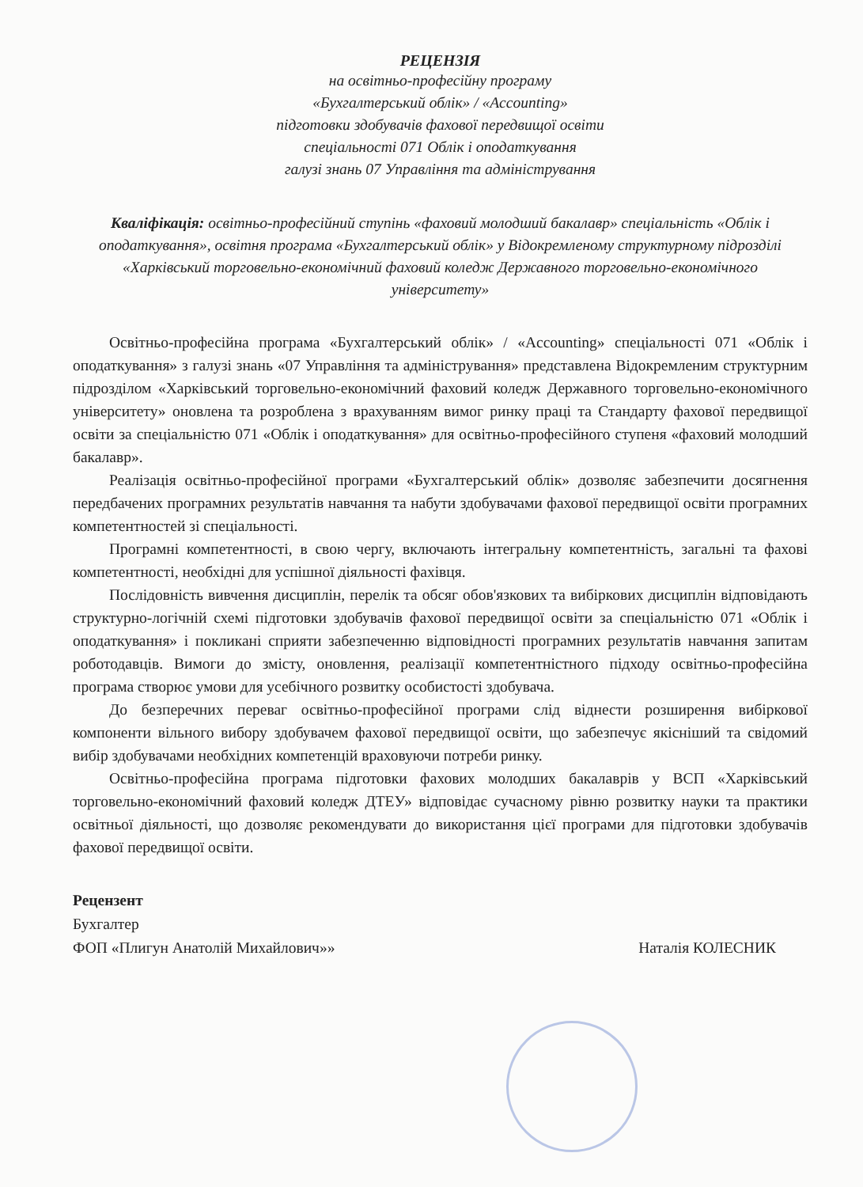РЕЦЕНЗІЯ
на освітньо-професійну програму
«Бухгалтерський облік» / «Accounting»
підготовки здобувачів фахової передвищої освіти
спеціальності 071 Облік і оподаткування
галузі знань 07 Управління та адміністрування
Кваліфікація: освітньо-професійний ступінь «фаховий молодший бакалавр» спеціальність «Облік і оподаткування», освітня програма «Бухгалтерський облік» у Відокремленому структурному підрозділі
«Харківський торговельно-економічний фаховий коледж Державного торговельно-економічного університету»
Освітньо-професійна програма «Бухгалтерський облік» / «Accounting» спеціальності 071 «Облік і оподаткування» з галузі знань «07 Управління та адміністрування» представлена Відокремленим структурним підрозділом «Харківський торговельно-економічний фаховий коледж Державного торговельно-економічного університету» оновлена та розроблена з врахуванням вимог ринку праці та Стандарту фахової передвищої освіти за спеціальністю 071 «Облік і оподаткування» для освітньо-професійного ступеня «фаховий молодший бакалавр».
Реалізація освітньо-професійної програми «Бухгалтерський облік» дозволяє забезпечити досягнення передбачених програмних результатів навчання та набути здобувачами фахової передвищої освіти програмних компетентностей зі спеціальності.
Програмні компетентності, в свою чергу, включають інтегральну компетентність, загальні та фахові компетентності, необхідні для успішної діяльності фахівця.
Послідовність вивчення дисциплін, перелік та обсяг обов'язкових та вибіркових дисциплін відповідають структурно-логічній схемі підготовки здобувачів фахової передвищої освіти за спеціальністю 071 «Облік і оподаткування» і покликані сприяти забезпеченню відповідності програмних результатів навчання запитам роботодавців. Вимоги до змісту, оновлення, реалізації компетентністного підходу освітньо-професійна програма створює умови для усебічного розвитку особистості здобувача.
До безперечних переваг освітньо-професійної програми слід віднести розширення вибіркової компоненти вільного вибору здобувачем фахової передвищої освіти, що забезпечує якісніший та свідомий вибір здобувачами необхідних компетенцій враховуючи потреби ринку.
Освітньо-професійна програма підготовки фахових молодших бакалаврів у ВСП «Харківський торговельно-економічний фаховий коледж ДТЕУ» відповідає сучасному рівню розвитку науки та практики освітньої діяльності, що дозволяє рекомендувати до використання цієї програми для підготовки здобувачів фахової передвищої освіти.
Рецензент
Бухгалтер
ФОП «Плигун Анатолій Михайлович»»
Наталія КОЛЕСНИК